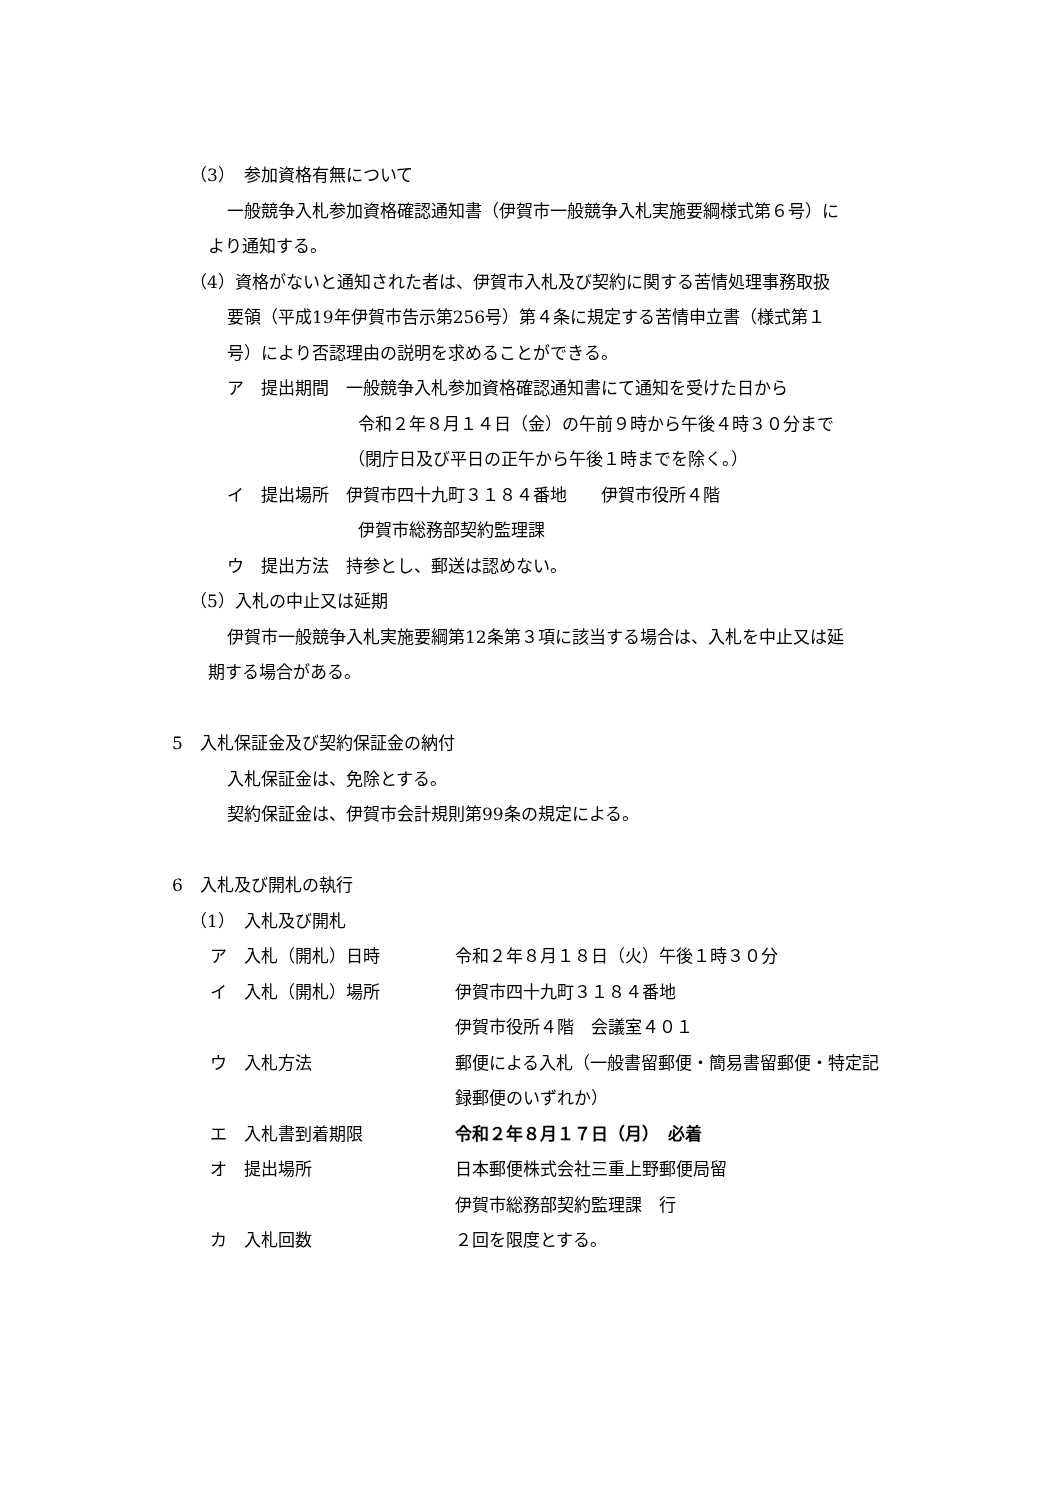（3）　参加資格有無について
一般競争入札参加資格確認通知書（伊賀市一般競争入札実施要綱様式第６号）に
より通知する。
（4）資格がないと通知された者は、伊賀市入札及び契約に関する苦情処理事務取扱
要領（平成19年伊賀市告示第256号）第４条に規定する苦情申立書（様式第１
号）により否認理由の説明を求めることができる。
ア　提出期間　一般競争入札参加資格確認通知書にて通知を受けた日から
令和２年８月１４日（金）の午前９時から午後４時３０分まで
（閉庁日及び平日の正午から午後１時までを除く。）
イ　提出場所　伊賀市四十九町３１８４番地　　伊賀市役所４階
伊賀市総務部契約監理課
ウ　提出方法　持参とし、郵送は認めない。
（5）入札の中止又は延期
伊賀市一般競争入札実施要綱第12条第３項に該当する場合は、入札を中止又は延
期する場合がある。
5　入札保証金及び契約保証金の納付
入札保証金は、免除とする。
契約保証金は、伊賀市会計規則第99条の規定による。
6　入札及び開札の執行
（1）　入札及び開札
ア　入札（開札）日時 令和２年８月１８日（火）午後１時３０分
イ　入札（開札）場所 伊賀市四十九町３１８４番地
伊賀市役所４階　会議室４０１
ウ　入札方法 郵便による入札（一般書留郵便・簡易書留郵便・特定記
録郵便のいずれか）
エ　入札書到着期限 令和２年８月１７日（月）　必着
オ　提出場所 日本郵便株式会社三重上野郵便局留
伊賀市総務部契約監理課　行
カ　入札回数 ２回を限度とする。